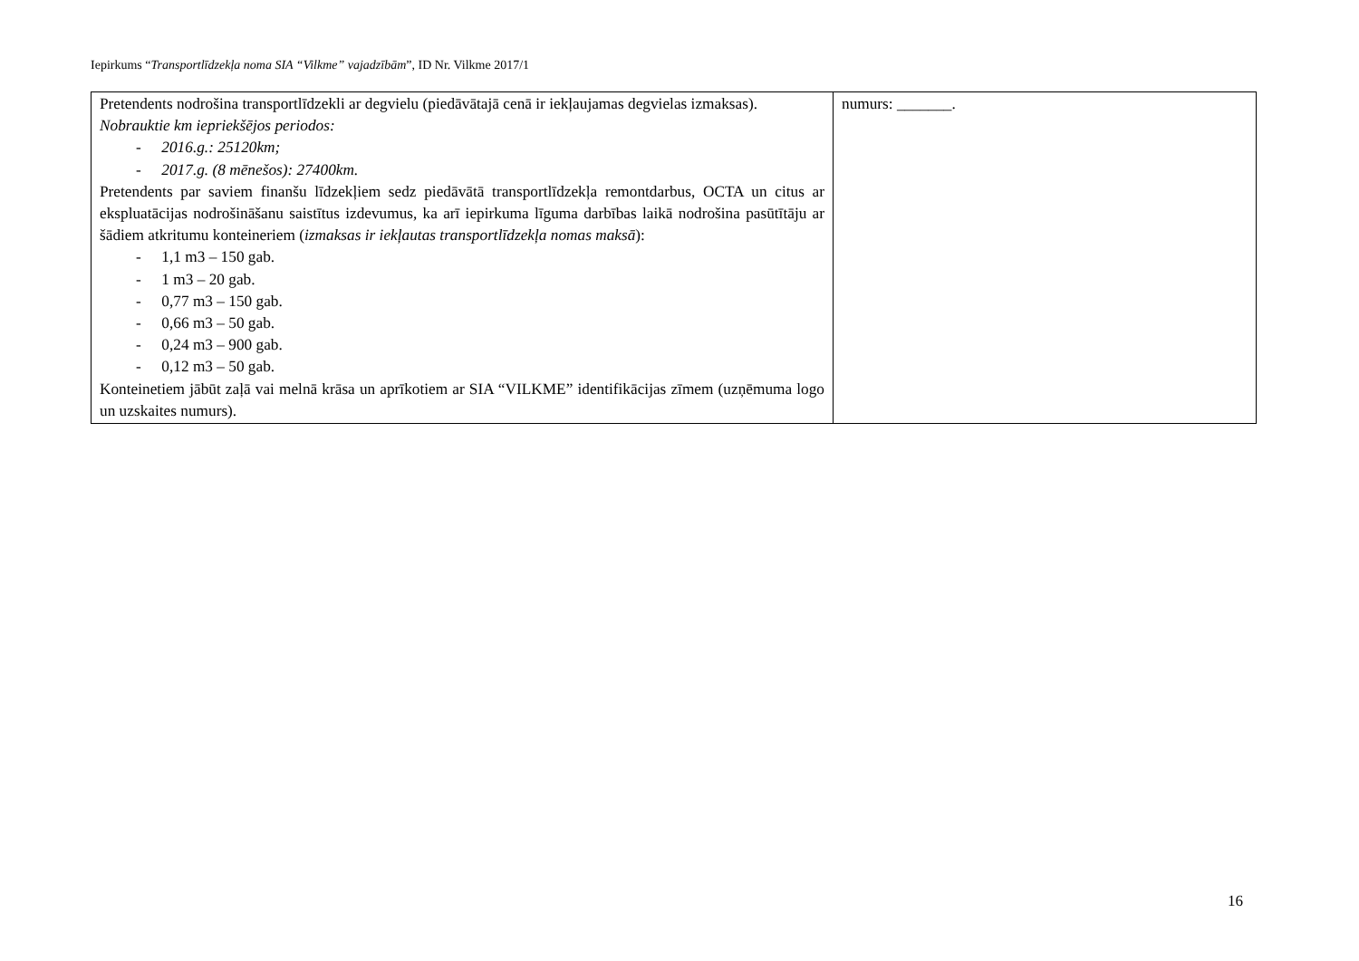Iepirkums “Transportlīdzekļa noma SIA “Vilkme” vajadzībām”, ID Nr. Vilkme 2017/1
| Pretendents nodrošina transportlīdzekli ar degvielu (piedāvātajā cenā ir iekļaujamas degvielas izmaksas). Nobrauktie km iepriekšējos periodos: - 2016.g.: 25120km; - 2017.g. (8 mēnešos): 27400km. Pretendents par saviem finanšu līdzekļiem sedz piedāvātā transportlīdzekļa remontdarbus, OCTA un citus ar ekspluatācijas nodrošināšanu saistītus izdevumus, ka arī iepirkuma līguma darbības laikā nodrošina pasūtītāju ar šādiem atkritumu konteineriem ( izmaksas ir iekļautas transportlīdzekļa nomas maksā ): - 1,1 m3 – 150 gab. - 1 m3 – 20 gab. - 0,77 m3 – 150 gab. - 0,66 m3 – 50 gab. - 0,24 m3 – 900 gab. - 0,12 m3 – 50 gab. Konteinetiem jābūt zaļā vai melnā krāsa un aprīkotiem ar SIA “VILKME” identifikācijas zīmem (uzņēmuma logo un uzskaites numurs). | numurs: _______. |
16